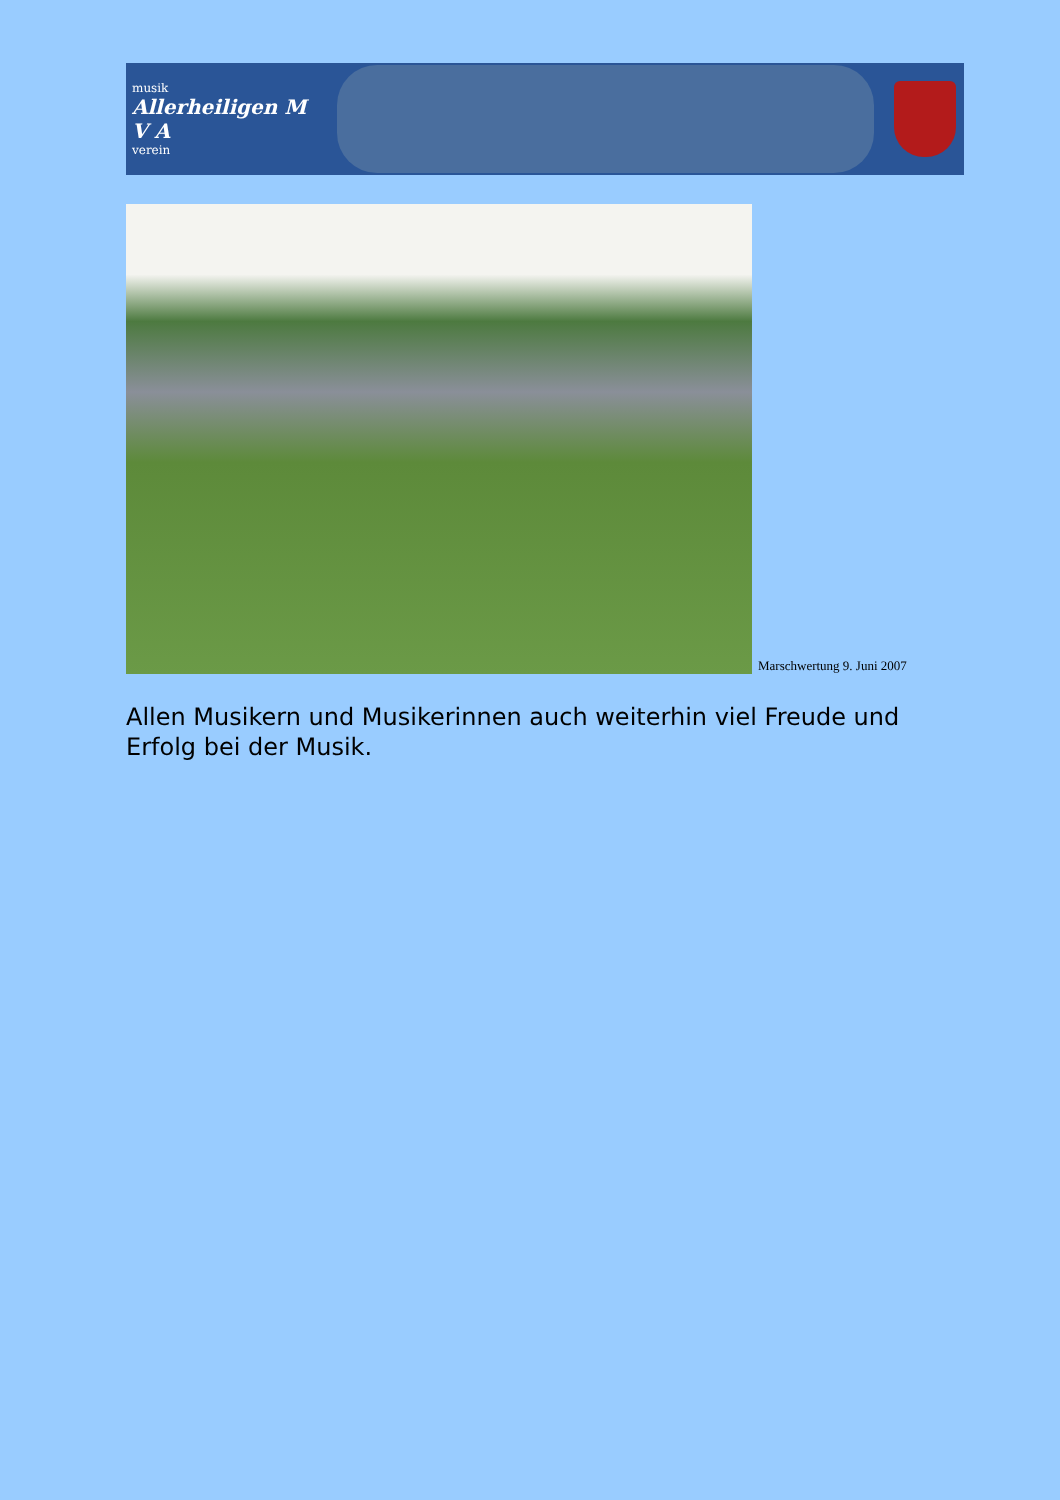musik
Allerheiligen M V A
verein
Marschwertung 9. Juni 2007
Allen Musikern und Musikerinnen auch weiterhin viel Freude und Erfolg bei der Musik.